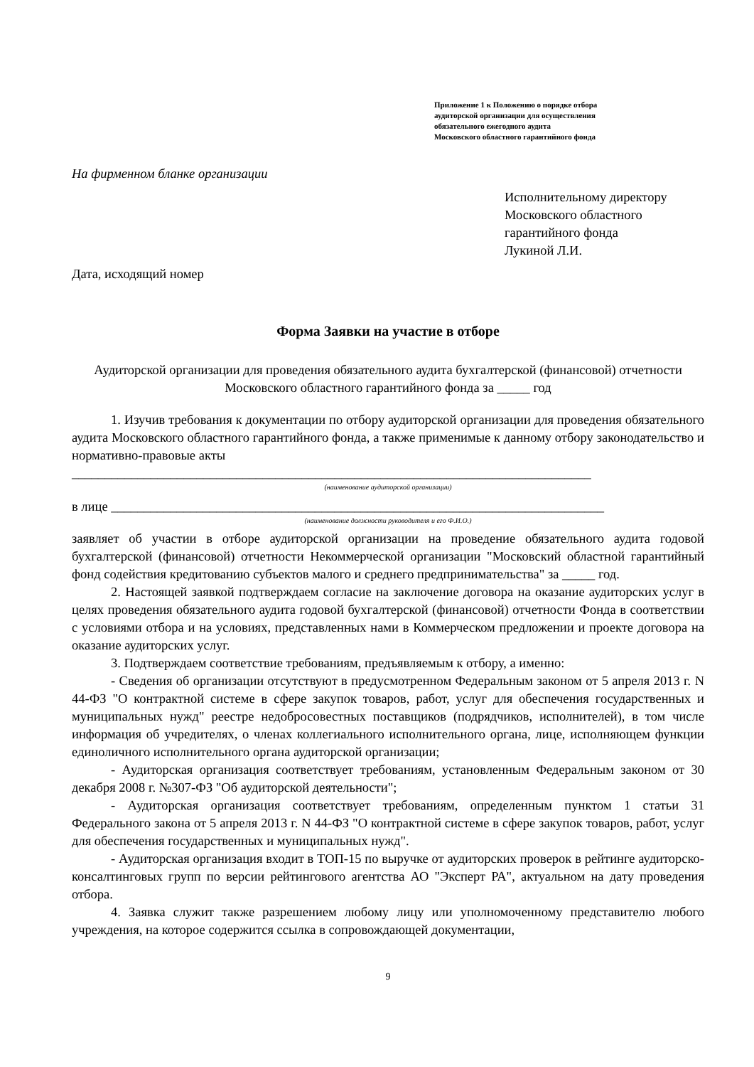Приложение 1 к Положению о порядке отбора
аудиторской организации для осуществления
обязательного ежегодного аудита
Московского областного гарантийного фонда
На фирменном бланке организации
Исполнительному директору
Московского областного
гарантийного фонда
Лукиной Л.И.
Дата, исходящий номер
Форма Заявки на участие в отборе
Аудиторской организации для проведения обязательного аудита бухгалтерской (финансовой) отчетности Московского областного гарантийного фонда за _____ год
1. Изучив требования к документации по отбору аудиторской организации для проведения обязательного аудита Московского областного гарантийного фонда, а также применимые к данному отбору законодательство и нормативно-правовые акты
_______________________________________________________________________________
(наименование аудиторской организации)
в лице ___________________________________________________________________________
(наименование должности руководителя и его Ф.И.О.)
заявляет об участии в отборе аудиторской организации на проведение обязательного аудита годовой бухгалтерской (финансовой) отчетности Некоммерческой организации "Московский областной гарантийный фонд содействия кредитованию субъектов малого и среднего предпринимательства" за _____ год.
2. Настоящей заявкой подтверждаем согласие на заключение договора на оказание аудиторских услуг в целях проведения обязательного аудита годовой бухгалтерской (финансовой) отчетности Фонда в соответствии с условиями отбора и на условиях, представленных нами в Коммерческом предложении и проекте договора на оказание аудиторских услуг.
3. Подтверждаем соответствие требованиям, предъявляемым к отбору, а именно:
- Сведения об организации отсутствуют в предусмотренном Федеральным законом от 5 апреля 2013 г. N 44-ФЗ "О контрактной системе в сфере закупок товаров, работ, услуг для обеспечения государственных и муниципальных нужд" реестре недобросовестных поставщиков (подрядчиков, исполнителей), в том числе информация об учредителях, о членах коллегиального исполнительного органа, лице, исполняющем функции единоличного исполнительного органа аудиторской организации;
- Аудиторская организация соответствует требованиям, установленным Федеральным законом от 30 декабря 2008 г. №307-ФЗ "Об аудиторской деятельности";
- Аудиторская организация соответствует требованиям, определенным пунктом 1 статьи 31 Федерального закона от 5 апреля 2013 г. N 44-ФЗ "О контрактной системе в сфере закупок товаров, работ, услуг для обеспечения государственных и муниципальных нужд".
- Аудиторская организация входит в ТОП-15 по выручке от аудиторских проверок в рейтинге аудиторско-консалтинговых групп по версии рейтингового агентства АО "Эксперт РА", актуальном на дату проведения отбора.
4. Заявка служит также разрешением любому лицу или уполномоченному представителю любого учреждения, на которое содержится ссылка в сопровождающей документации,
9